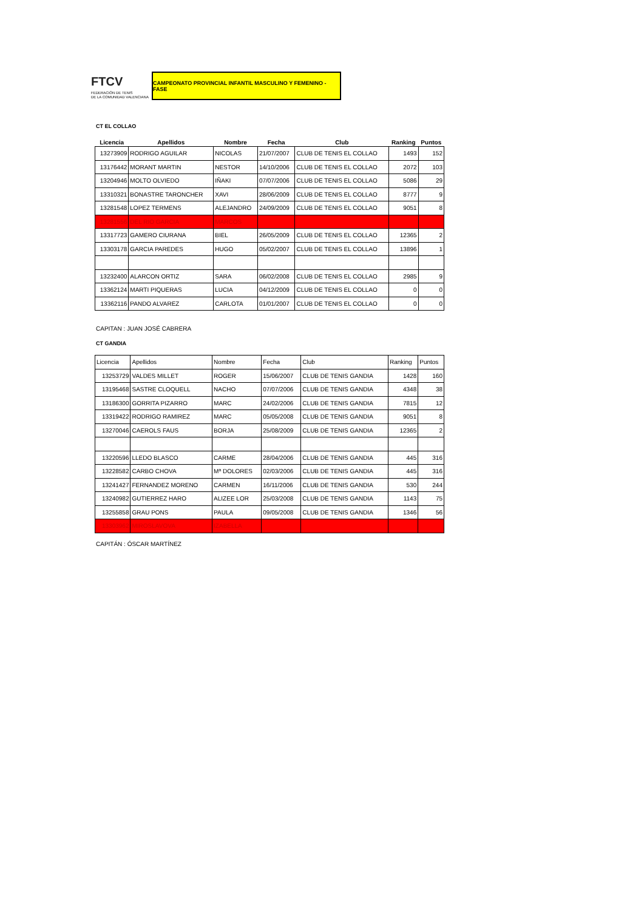FTCV
FEDERACIÓN DE TENIS
DE LA COMUNIDAD VALENCIANA
CAMPEONATO PROVINCIAL INFANTIL MASCULINO Y FEMENINO - FASE
CT EL COLLAO
| Licencia | Apellidos | Nombre | Fecha | Club | Ranking | Puntos |
| --- | --- | --- | --- | --- | --- | --- |
| 13273909 | RODRIGO AGUILAR | NICOLAS | 21/07/2007 | CLUB DE TENIS EL COLLAO | 1493 | 152 |
| 13176442 | MORANT MARTIN | NESTOR | 14/10/2006 | CLUB DE TENIS EL COLLAO | 2072 | 103 |
| 13204946 | MOLTO OLVIEDO | IÑAKI | 07/07/2006 | CLUB DE TENIS EL COLLAO | 5086 | 29 |
| 13310321 | BONASTRE TARONCHER | XAVI | 28/06/2009 | CLUB DE TENIS EL COLLAO | 8777 | 9 |
| 13281548 | LOPEZ TERMENS | ALEJANDRO | 24/09/2009 | CLUB DE TENIS EL COLLAO | 9051 | 8 |
| 13281556 | DEL RIO GARCIA | MARCOS | | | | |
| 13317723 | GAMERO CIURANA | BIEL | 26/05/2009 | CLUB DE TENIS EL COLLAO | 12365 | 2 |
| 13303178 | GARCIA PAREDES | HUGO | 05/02/2007 | CLUB DE TENIS EL COLLAO | 13896 | 1 |
| 13232400 | ALARCON ORTIZ | SARA | 06/02/2008 | CLUB DE TENIS EL COLLAO | 2985 | 9 |
| 13362124 | MARTI PIQUERAS | LUCIA | 04/12/2009 | CLUB DE TENIS EL COLLAO | 0 | 0 |
| 13362116 | PANDO ALVAREZ | CARLOTA | 01/01/2007 | CLUB DE TENIS EL COLLAO | 0 | 0 |
CAPITAN : JUAN JOSÉ CABRERA
CT GANDIA
| Licencia | Apellidos | Nombre | Fecha | Club | Ranking | Puntos |
| 13253729 | VALDES MILLET | ROGER | 15/06/2007 | CLUB DE TENIS GANDIA | 1428 | 160 |
| 13195468 | SASTRE CLOQUELL | NACHO | 07/07/2006 | CLUB DE TENIS GANDIA | 4348 | 38 |
| 13186300 | GORRITA PIZARRO | MARC | 24/02/2006 | CLUB DE TENIS GANDIA | 7815 | 12 |
| 13319422 | RODRIGO RAMIREZ | MARC | 05/05/2008 | CLUB DE TENIS GANDIA | 9051 | 8 |
| 13270046 | CAEROLS FAUS | BORJA | 25/08/2009 | CLUB DE TENIS GANDIA | 12365 | 2 |
| 13220596 | LLEDO BLASCO | CARME | 28/04/2006 | CLUB DE TENIS GANDIA | 445 | 316 |
| 13228582 | CARBO CHOVA | Mª DOLORES | 02/03/2006 | CLUB DE TENIS GANDIA | 445 | 316 |
| 13241427 | FERNANDEZ MORENO | CARMEN | 16/11/2006 | CLUB DE TENIS GANDIA | 530 | 244 |
| 13240982 | GUTIERREZ HARO | ALIZEE LOR | 25/03/2008 | CLUB DE TENIS GANDIA | 1143 | 75 |
| 13255858 | GRAU PONS | PAULA | 09/05/2008 | CLUB DE TENIS GANDIA | 1346 | 56 |
| 13303962 | MIROSLAVOVA | IZABELLA | | | | |
CAPITÁN : ÓSCAR MARTÍNEZ